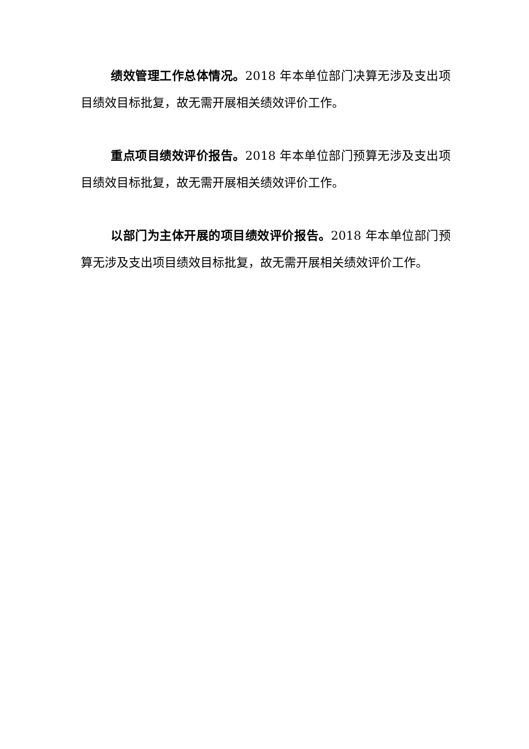绩效管理工作总体情况。2018 年本单位部门决算无涉及支出项目绩效目标批复，故无需开展相关绩效评价工作。
重点项目绩效评价报告。2018 年本单位部门预算无涉及支出项目绩效目标批复，故无需开展相关绩效评价工作。
以部门为主体开展的项目绩效评价报告。2018 年本单位部门预算无涉及支出项目绩效目标批复，故无需开展相关绩效评价工作。